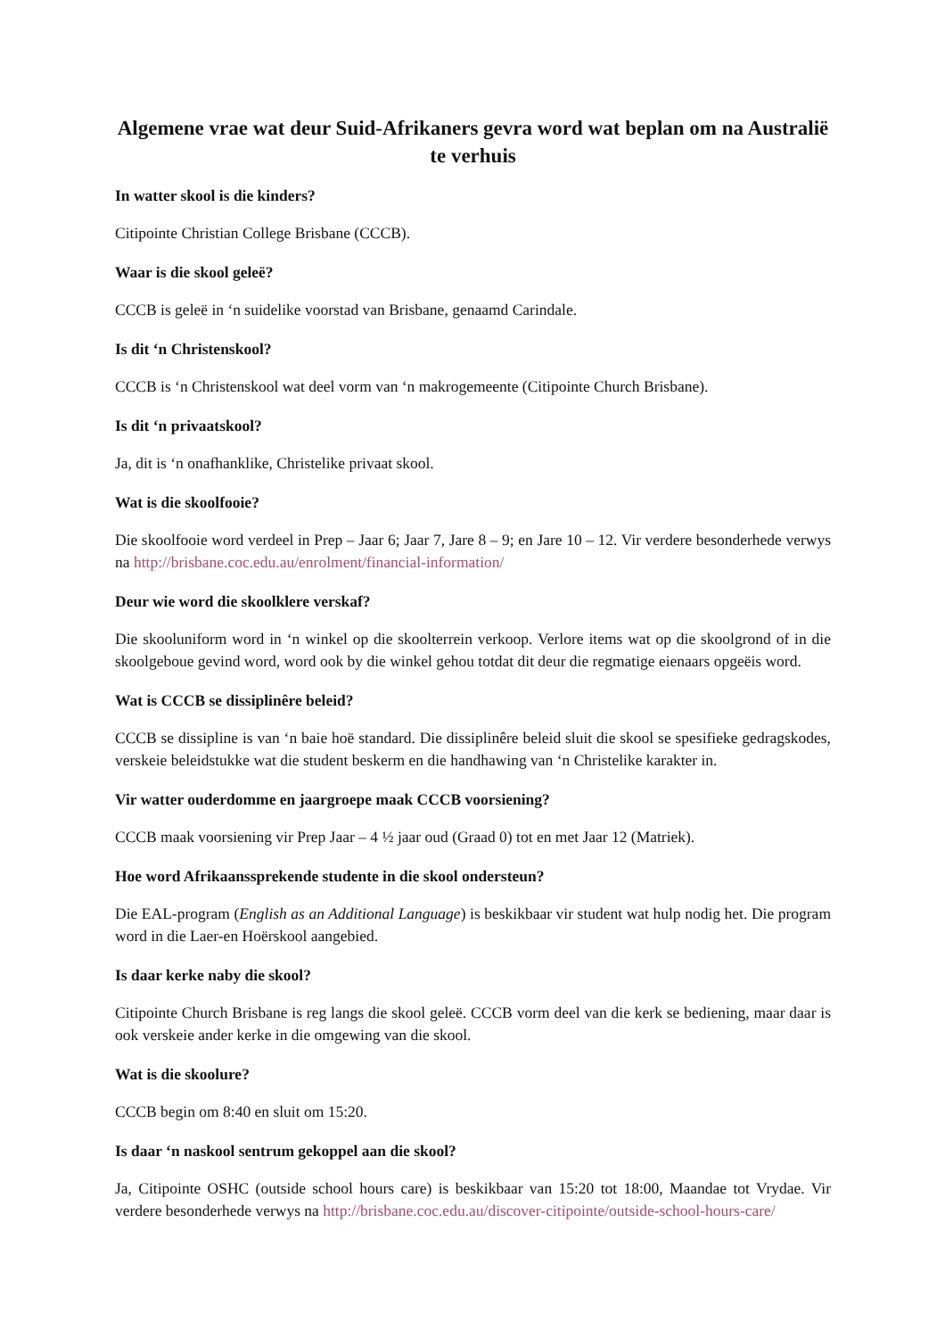Algemene vrae wat deur Suid-Afrikaners gevra word wat beplan om na Australië te verhuis
In watter skool is die kinders?
Citipointe Christian College Brisbane (CCCB).
Waar is die skool geleë?
CCCB is geleë in ‘n suidelike voorstad van Brisbane, genaamd Carindale.
Is dit ‘n Christenskool?
CCCB is ‘n Christenskool wat deel vorm van ‘n makrogemeente (Citipointe Church Brisbane).
Is dit ‘n privaatskool?
Ja, dit is ‘n onafhanklike, Christelike privaat skool.
Wat is die skoolfooie?
Die skoolfooie word verdeel in Prep – Jaar 6; Jaar 7, Jare 8 – 9; en Jare 10 – 12. Vir verdere besonderhede verwys na http://brisbane.coc.edu.au/enrolment/financial-information/
Deur wie word die skoolklere verskaf?
Die skooluniform word in ‘n winkel op die skoolterrein verkoop. Verlore items wat op die skoolgrond of in die skoolgeboue gevind word, word ook by die winkel gehou totdat dit deur die regmatige eienaars opgeëis word.
Wat is CCCB se dissiplinêre beleid?
CCCB se dissipline is van ‘n baie hoë standard. Die dissiplinêre beleid sluit die skool se spesifieke gedragskodes, verskeie beleidstukke wat die student beskerm en die handhawing van ‘n Christelike karakter in.
Vir watter ouderdomme en jaargroepe maak CCCB voorsiening?
CCCB maak voorsiening vir Prep Jaar – 4 ½ jaar oud (Graad 0) tot en met Jaar 12 (Matriek).
Hoe word Afrikaanssprekende studente in die skool ondersteun?
Die EAL-program (English as an Additional Language) is beskikbaar vir student wat hulp nodig het. Die program word in die Laer-en Hoërskool aangebied.
Is daar kerke naby die skool?
Citipointe Church Brisbane is reg langs die skool geleë. CCCB vorm deel van die kerk se bediening, maar daar is ook verskeie ander kerke in die omgewing van die skool.
Wat is die skoolure?
CCCB begin om 8:40 en sluit om 15:20.
Is daar ‘n naskool sentrum gekoppel aan die skool?
Ja, Citipointe OSHC (outside school hours care) is beskikbaar van 15:20 tot 18:00, Maandae tot Vrydae. Vir verdere besonderhede verwys na http://brisbane.coc.edu.au/discover-citipointe/outside-school-hours-care/